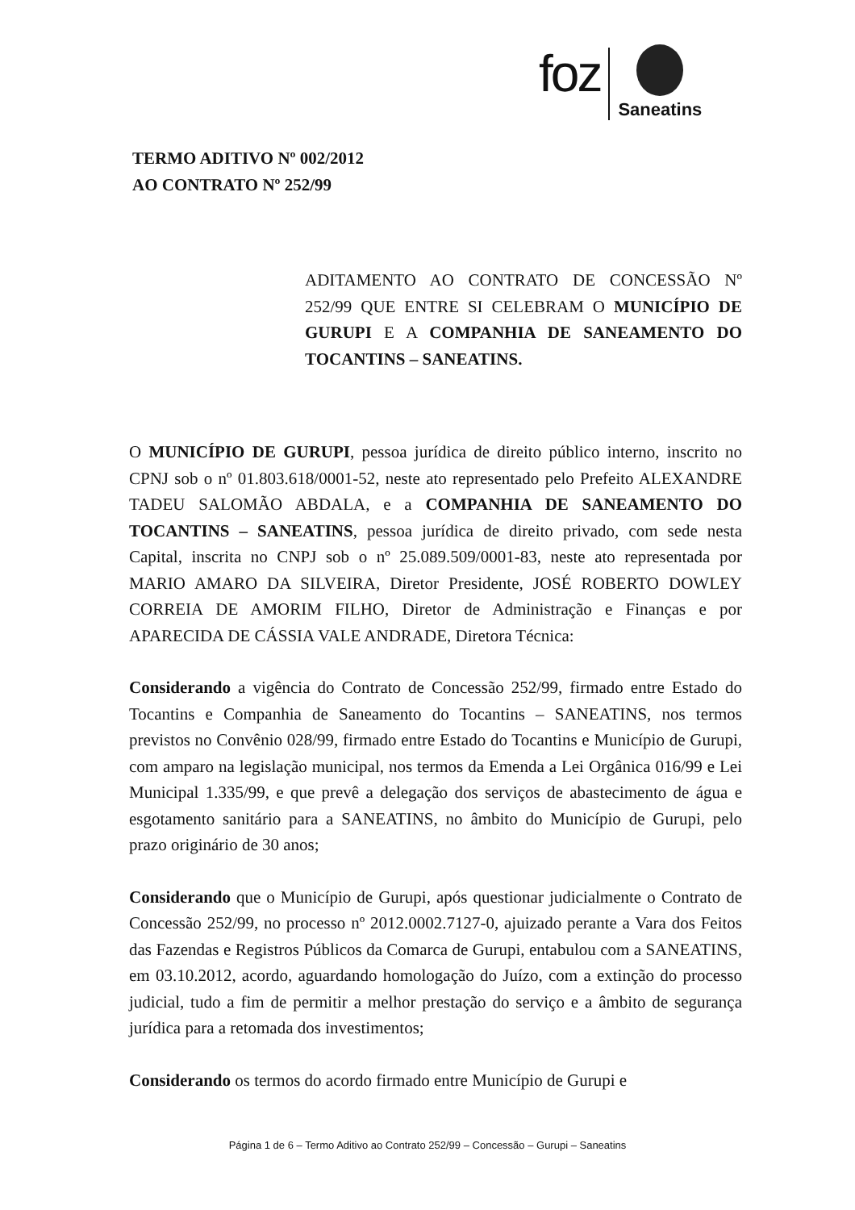foz
Saneatins
TERMO ADITIVO Nº 002/2012
AO CONTRATO Nº 252/99
ADITAMENTO AO CONTRATO DE CONCESSÃO Nº 252/99 QUE ENTRE SI CELEBRAM O MUNICÍPIO DE GURUPI E A COMPANHIA DE SANEAMENTO DO TOCANTINS – SANEATINS.
O MUNICÍPIO DE GURUPI, pessoa jurídica de direito público interno, inscrito no CPNJ sob o nº 01.803.618/0001-52, neste ato representado pelo Prefeito ALEXANDRE TADEU SALOMÃO ABDALA, e a COMPANHIA DE SANEAMENTO DO TOCANTINS – SANEATINS, pessoa jurídica de direito privado, com sede nesta Capital, inscrita no CNPJ sob o nº 25.089.509/0001-83, neste ato representada por MARIO AMARO DA SILVEIRA, Diretor Presidente, JOSÉ ROBERTO DOWLEY CORREIA DE AMORIM FILHO, Diretor de Administração e Finanças e por APARECIDA DE CÁSSIA VALE ANDRADE, Diretora Técnica:
Considerando a vigência do Contrato de Concessão 252/99, firmado entre Estado do Tocantins e Companhia de Saneamento do Tocantins – SANEATINS, nos termos previstos no Convênio 028/99, firmado entre Estado do Tocantins e Município de Gurupi, com amparo na legislação municipal, nos termos da Emenda a Lei Orgânica 016/99 e Lei Municipal 1.335/99, e que prevê a delegação dos serviços de abastecimento de água e esgotamento sanitário para a SANEATINS, no âmbito do Município de Gurupi, pelo prazo originário de 30 anos;
Considerando que o Município de Gurupi, após questionar judicialmente o Contrato de Concessão 252/99, no processo nº 2012.0002.7127-0, ajuizado perante a Vara dos Feitos das Fazendas e Registros Públicos da Comarca de Gurupi, entabulou com a SANEATINS, em 03.10.2012, acordo, aguardando homologação do Juízo, com a extinção do processo judicial, tudo a fim de permitir a melhor prestação do serviço e a âmbito de segurança jurídica para a retomada dos investimentos;
Considerando os termos do acordo firmado entre Município de Gurupi e
Página 1 de 6 – Termo Aditivo ao Contrato 252/99 – Concessão – Gurupi – Saneatins